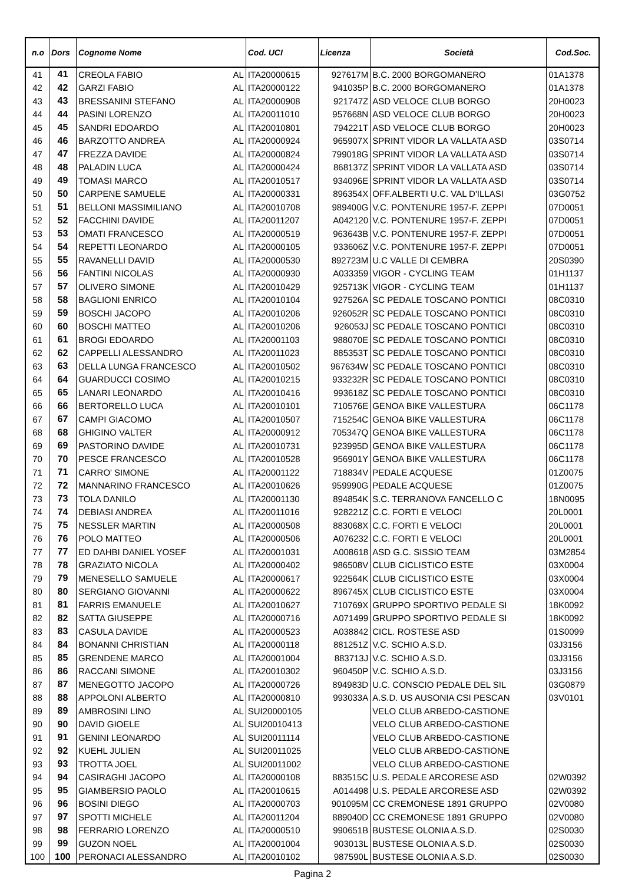| n.o | Dors | Cognome Nome | | Cod. UCI | Licenza | Società | Cod.Soc. |
| --- | --- | --- | --- | --- | --- | --- | --- |
| 41 | 41 | CREOLA FABIO | AL | ITA20000615 | 927617M | B.C. 2000 BORGOMANERO | 01A1378 |
| 42 | 42 | GARZI FABIO | AL | ITA20000122 | 941035P | B.C. 2000 BORGOMANERO | 01A1378 |
| 43 | 43 | BRESSANINI STEFANO | AL | ITA20000908 | 921747Z | ASD VELOCE CLUB BORGO | 20H0023 |
| 44 | 44 | PASINI LORENZO | AL | ITA20011010 | 957668N | ASD VELOCE CLUB BORGO | 20H0023 |
| 45 | 45 | SANDRI EDOARDO | AL | ITA20010801 | 794221T | ASD VELOCE CLUB BORGO | 20H0023 |
| 46 | 46 | BARZOTTO ANDREA | AL | ITA20000924 | 965907X | SPRINT VIDOR LA VALLATA ASD | 03S0714 |
| 47 | 47 | FREZZA DAVIDE | AL | ITA20000824 | 799018G | SPRINT VIDOR LA VALLATA ASD | 03S0714 |
| 48 | 48 | PALADIN LUCA | AL | ITA20000424 | 868137Z | SPRINT VIDOR LA VALLATA ASD | 03S0714 |
| 49 | 49 | TOMASI MARCO | AL | ITA20010517 | 934096E | SPRINT VIDOR LA VALLATA ASD | 03S0714 |
| 50 | 50 | CARPENE SAMUELE | AL | ITA20000331 | 896354X | OFF.ALBERTI U.C. VAL D'ILLASI | 03G0752 |
| 51 | 51 | BELLONI MASSIMILIANO | AL | ITA20010708 | 989400G | V.C. PONTENURE 1957-F. ZEPPI | 07D0051 |
| 52 | 52 | FACCHINI DAVIDE | AL | ITA20011207 | A042120 | V.C. PONTENURE 1957-F. ZEPPI | 07D0051 |
| 53 | 53 | OMATI FRANCESCO | AL | ITA20000519 | 963643B | V.C. PONTENURE 1957-F. ZEPPI | 07D0051 |
| 54 | 54 | REPETTI LEONARDO | AL | ITA20000105 | 933606Z | V.C. PONTENURE 1957-F. ZEPPI | 07D0051 |
| 55 | 55 | RAVANELLI DAVID | AL | ITA20000530 | 892723M | U.C VALLE DI CEMBRA | 20S0390 |
| 56 | 56 | FANTINI NICOLAS | AL | ITA20000930 | A033359 | VIGOR - CYCLING TEAM | 01H1137 |
| 57 | 57 | OLIVERO SIMONE | AL | ITA20010429 | 925713K | VIGOR - CYCLING TEAM | 01H1137 |
| 58 | 58 | BAGLIONI ENRICO | AL | ITA20010104 | 927526A | SC PEDALE TOSCANO PONTICI | 08C0310 |
| 59 | 59 | BOSCHI JACOPO | AL | ITA20010206 | 926052R | SC PEDALE TOSCANO PONTICI | 08C0310 |
| 60 | 60 | BOSCHI MATTEO | AL | ITA20010206 | 926053J | SC PEDALE TOSCANO PONTICI | 08C0310 |
| 61 | 61 | BROGI EDOARDO | AL | ITA20001103 | 988070E | SC PEDALE TOSCANO PONTICI | 08C0310 |
| 62 | 62 | CAPPELLI ALESSANDRO | AL | ITA20011023 | 885353T | SC PEDALE TOSCANO PONTICI | 08C0310 |
| 63 | 63 | DELLA LUNGA FRANCESCO | AL | ITA20010502 | 967634W | SC PEDALE TOSCANO PONTICI | 08C0310 |
| 64 | 64 | GUARDUCCI COSIMO | AL | ITA20010215 | 933232R | SC PEDALE TOSCANO PONTICI | 08C0310 |
| 65 | 65 | LANARI LEONARDO | AL | ITA20010416 | 993618Z | SC PEDALE TOSCANO PONTICI | 08C0310 |
| 66 | 66 | BERTORELLO LUCA | AL | ITA20010101 | 710576E | GENOA BIKE VALLESTURA | 06C1178 |
| 67 | 67 | CAMPI GIACOMO | AL | ITA20010507 | 715254C | GENOA BIKE VALLESTURA | 06C1178 |
| 68 | 68 | GHIGINO VALTER | AL | ITA20000912 | 705347Q | GENOA BIKE VALLESTURA | 06C1178 |
| 69 | 69 | PASTORINO DAVIDE | AL | ITA20010731 | 923995D | GENOA BIKE VALLESTURA | 06C1178 |
| 70 | 70 | PESCE FRANCESCO | AL | ITA20010528 | 956901Y | GENOA BIKE VALLESTURA | 06C1178 |
| 71 | 71 | CARRO' SIMONE | AL | ITA20001122 | 718834V | PEDALE ACQUESE | 01Z0075 |
| 72 | 72 | MANNARINO FRANCESCO | AL | ITA20010626 | 959990G | PEDALE ACQUESE | 01Z0075 |
| 73 | 73 | TOLA DANILO | AL | ITA20001130 | 894854K | S.C. TERRANOVA FANCELLO C | 18N0095 |
| 74 | 74 | DEBIASI ANDREA | AL | ITA20011016 | 928221Z | C.C. FORTI E VELOCI | 20L0001 |
| 75 | 75 | NESSLER MARTIN | AL | ITA20000508 | 883068X | C.C. FORTI E VELOCI | 20L0001 |
| 76 | 76 | POLO MATTEO | AL | ITA20000506 | A076232 | C.C. FORTI E VELOCI | 20L0001 |
| 77 | 77 | ED DAHBI DANIEL YOSEF | AL | ITA20001031 | A008618 | ASD G.C. SISSIO TEAM | 03M2854 |
| 78 | 78 | GRAZIATO NICOLA | AL | ITA20000402 | 986508V | CLUB CICLISTICO ESTE | 03X0004 |
| 79 | 79 | MENESELLO SAMUELE | AL | ITA20000617 | 922564K | CLUB CICLISTICO ESTE | 03X0004 |
| 80 | 80 | SERGIANO GIOVANNI | AL | ITA20000622 | 896745X | CLUB CICLISTICO ESTE | 03X0004 |
| 81 | 81 | FARRIS EMANUELE | AL | ITA20010627 | 710769X | GRUPPO SPORTIVO PEDALE SI | 18K0092 |
| 82 | 82 | SATTA GIUSEPPE | AL | ITA20000716 | A071499 | GRUPPO SPORTIVO PEDALE SI | 18K0092 |
| 83 | 83 | CASULA DAVIDE | AL | ITA20000523 | A038842 | CICL. ROSTESE ASD | 01S0099 |
| 84 | 84 | BONANNI CHRISTIAN | AL | ITA20000118 | 881251Z | V.C. SCHIO A.S.D. | 03J3156 |
| 85 | 85 | GRENDENE MARCO | AL | ITA20001004 | 883713J | V.C. SCHIO A.S.D. | 03J3156 |
| 86 | 86 | RACCANI SIMONE | AL | ITA20010302 | 960450P | V.C. SCHIO A.S.D. | 03J3156 |
| 87 | 87 | MENEGOTTO JACOPO | AL | ITA20000726 | 894983D | U.C. CONSCIO PEDALE DEL SIL | 03G0879 |
| 88 | 88 | APPOLONI ALBERTO | AL | ITA20000810 | 993033A | A.S.D. US AUSONIA CSI PESCAN | 03V0101 |
| 89 | 89 | AMBROSINI LINO | AL | SUI20000105 | | VELO CLUB ARBEDO-CASTIONE | |
| 90 | 90 | DAVID GIOELE | AL | SUI20010413 | | VELO CLUB ARBEDO-CASTIONE | |
| 91 | 91 | GENINI LEONARDO | AL | SUI20011114 | | VELO CLUB ARBEDO-CASTIONE | |
| 92 | 92 | KUEHL JULIEN | AL | SUI20011025 | | VELO CLUB ARBEDO-CASTIONE | |
| 93 | 93 | TROTTA JOEL | AL | SUI20011002 | | VELO CLUB ARBEDO-CASTIONE | |
| 94 | 94 | CASIRAGHI JACOPO | AL | ITA20000108 | 883515C | U.S. PEDALE ARCORESE ASD | 02W0392 |
| 95 | 95 | GIAMBERSIO PAOLO | AL | ITA20010615 | A014498 | U.S. PEDALE ARCORESE ASD | 02W0392 |
| 96 | 96 | BOSINI DIEGO | AL | ITA20000703 | 901095M | CC CREMONESE 1891 GRUPPO | 02V0080 |
| 97 | 97 | SPOTTI MICHELE | AL | ITA20011204 | 889040D | CC CREMONESE 1891 GRUPPO | 02V0080 |
| 98 | 98 | FERRARIO LORENZO | AL | ITA20000510 | 990651B | BUSTESE OLONIA A.S.D. | 02S0030 |
| 99 | 99 | GUZON NOEL | AL | ITA20001004 | 903013L | BUSTESE OLONIA A.S.D. | 02S0030 |
| 100 | 100 | PERONACI ALESSANDRO | AL | ITA20010102 | 987590L | BUSTESE OLONIA A.S.D. | 02S0030 |
Pagina 2